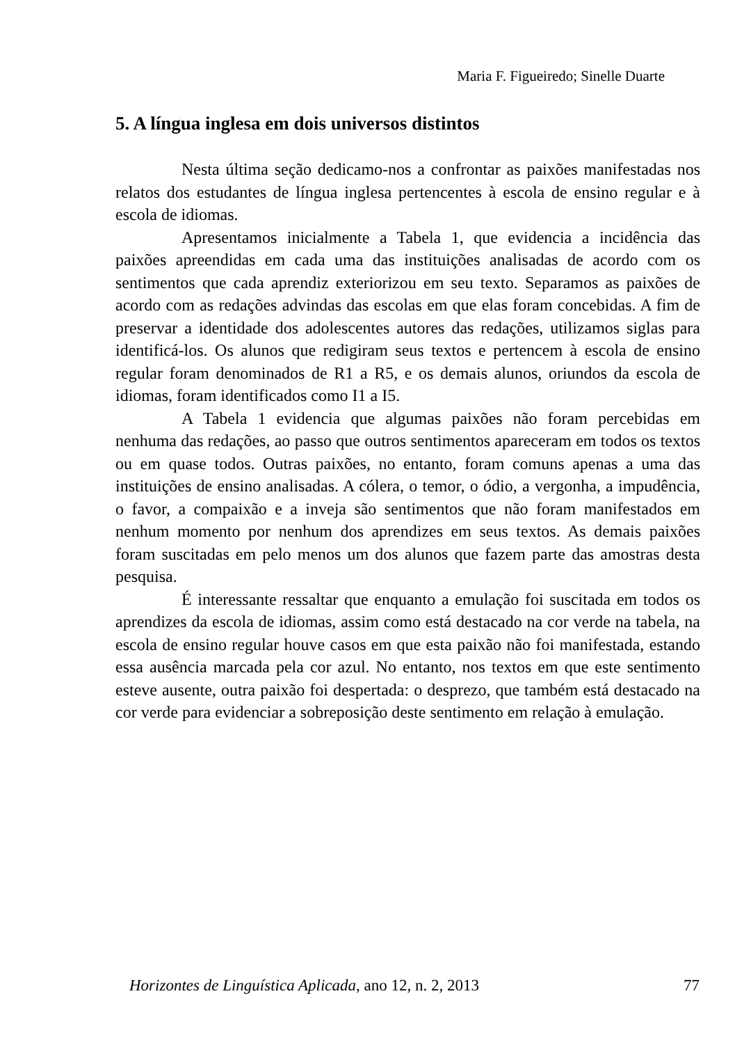Maria F. Figueiredo; Sinelle Duarte
5. A língua inglesa em dois universos distintos
Nesta última seção dedicamo-nos a confrontar as paixões manifestadas nos relatos dos estudantes de língua inglesa pertencentes à escola de ensino regular e à escola de idiomas.
Apresentamos inicialmente a Tabela 1, que evidencia a incidência das paixões apreendidas em cada uma das instituições analisadas de acordo com os sentimentos que cada aprendiz exteriorizou em seu texto. Separamos as paixões de acordo com as redações advindas das escolas em que elas foram concebidas. A fim de preservar a identidade dos adolescentes autores das redações, utilizamos siglas para identificá-los. Os alunos que redigiram seus textos e pertencem à escola de ensino regular foram denominados de R1 a R5, e os demais alunos, oriundos da escola de idiomas, foram identificados como I1 a I5.
A Tabela 1 evidencia que algumas paixões não foram percebidas em nenhuma das redações, ao passo que outros sentimentos apareceram em todos os textos ou em quase todos. Outras paixões, no entanto, foram comuns apenas a uma das instituições de ensino analisadas. A cólera, o temor, o ódio, a vergonha, a impudência, o favor, a compaixão e a inveja são sentimentos que não foram manifestados em nenhum momento por nenhum dos aprendizes em seus textos. As demais paixões foram suscitadas em pelo menos um dos alunos que fazem parte das amostras desta pesquisa.
É interessante ressaltar que enquanto a emulação foi suscitada em todos os aprendizes da escola de idiomas, assim como está destacado na cor verde na tabela, na escola de ensino regular houve casos em que esta paixão não foi manifestada, estando essa ausência marcada pela cor azul. No entanto, nos textos em que este sentimento esteve ausente, outra paixão foi despertada: o desprezo, que também está destacado na cor verde para evidenciar a sobreposição deste sentimento em relação à emulação.
Horizontes de Linguística Aplicada, ano 12, n. 2, 2013 77